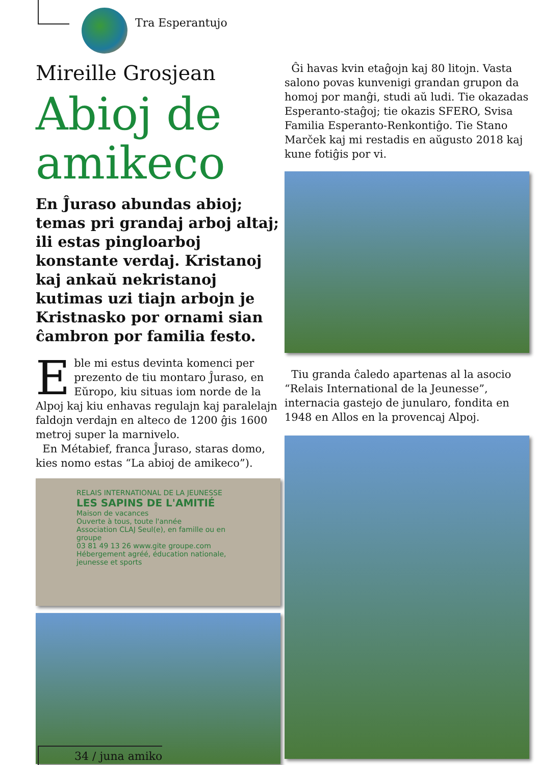Tra Esperantujo
Mireille Grosjean
Abioj de amikeco
En Ĵuraso abundas abioj; temas pri grandaj arboj altaj; ili estas pingloarboj konstante verdaj. Kristanoj kaj ankaŭ nekristanoj kutimas uzi tiajn arbojn je Kristnasko por ornami sian ĉambron por familia festo.
Eble mi estus devinta komenci per prezento de tiu montaro Ĵuraso, en Eŭropo, kiu situas iom norde de la Alpoj kaj kiu enhavas regulajn kaj paralelajn faldojn verdajn en alteco de 1200 ĝis 1600 metroj super la marnivelo.
En Métabief, franca Ĵuraso, staras domo, kies nomo estas “La abioj de amikeco”).
RELAIS INTERNATIONAL DE LA JEUNESSE
LES SAPINS DE L'AMITIÉ
Maison de vacances
Ouverte à tous, toute l'année
Association CLAJ Seul(e), en famille ou en groupe
03 81 49 13 26 www.gite groupe.com
Hébergement agréé, éducation nationale, jeunesse et sports
Ĝi havas kvin etaĝojn kaj 80 litojn. Vasta salono povas kunvenigi grandan grupon da homoj por manĝi, studi aŭ ludi. Tie okazadas Esperanto-staĝoj; tie okazis SFERO, Svisa Familia Esperanto-Renkontiĝo. Tie Stano Marček kaj mi restadis en aŭgusto 2018 kaj kune fotiĝis por vi.
Tiu granda ĉaledo apartenas al la asocio “Relais International de la Jeunesse”, internacia gastejo de junularo, fondita en 1948 en Allos en la provencaj Alpoj.
34 / juna amiko